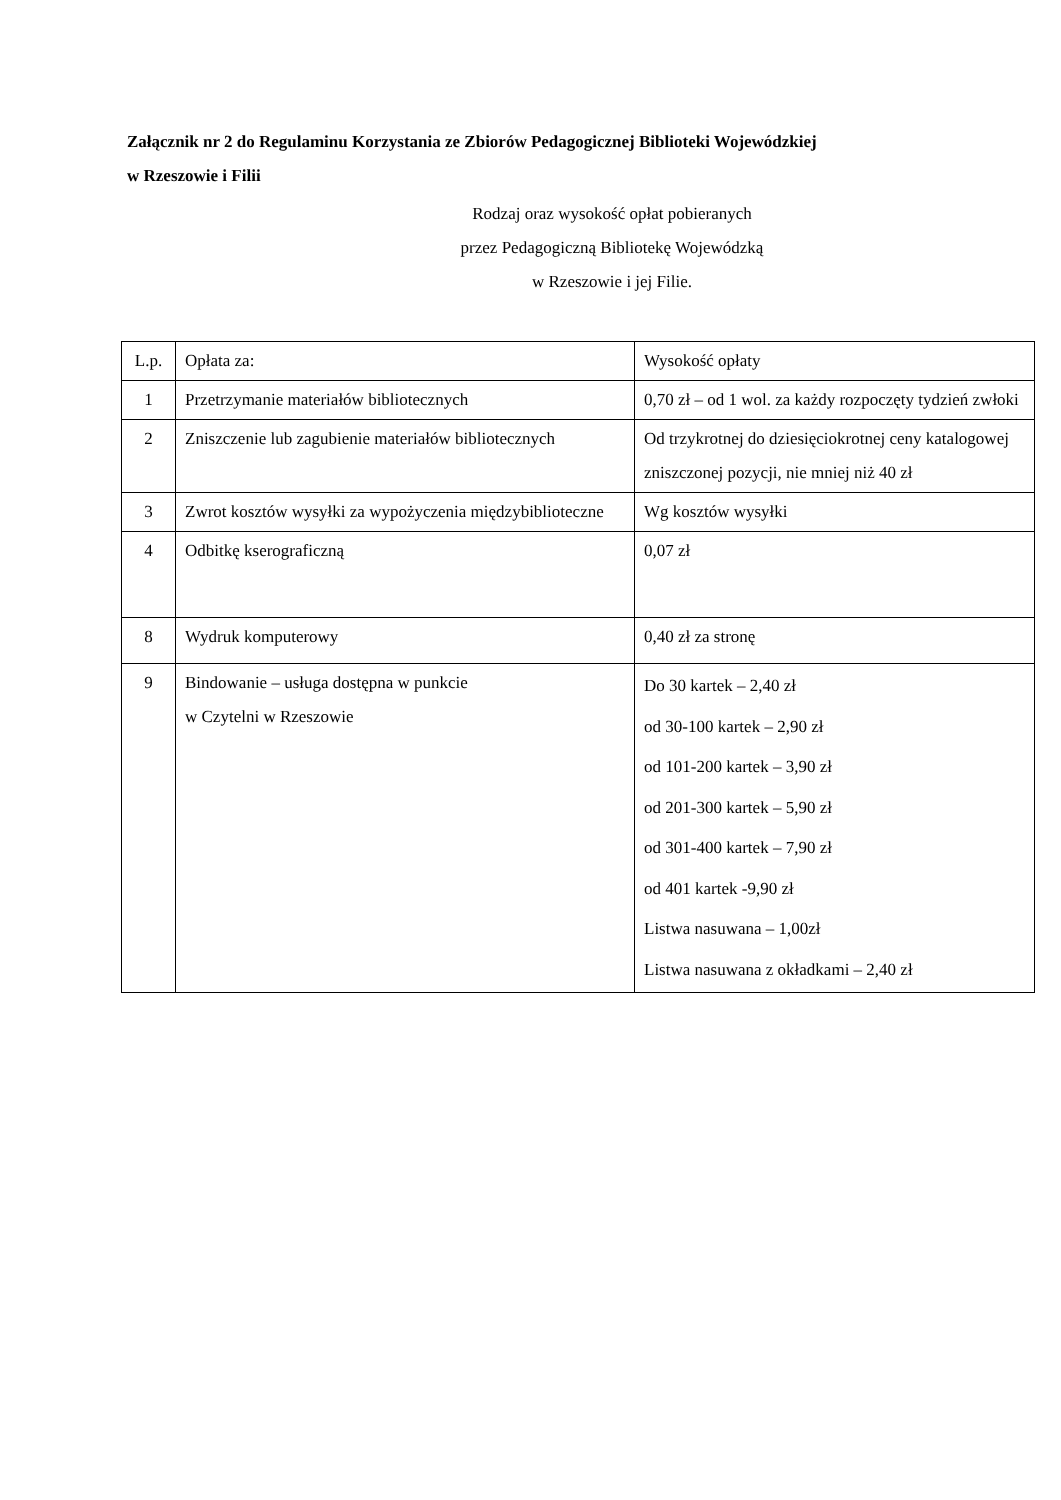Załącznik nr 2 do Regulaminu Korzystania ze Zbiorów Pedagogicznej Biblioteki Wojewódzkiej
w Rzeszowie i Filii
Rodzaj oraz wysokość opłat pobieranych
przez Pedagogiczną Bibliotekę Wojewódzką
w Rzeszowie i jej Filie.
| L.p. | Opłata za: | Wysokość opłaty |
| --- | --- | --- |
| 1 | Przetrzymanie materiałów bibliotecznych | 0,70 zł – od 1 wol. za każdy rozpoczęty tydzień zwłoki |
| 2 | Zniszczenie lub zagubienie materiałów bibliotecznych | Od trzykrotnej do dziesięciokrotnej ceny katalogowej zniszczonej pozycji, nie mniej niż 40 zł |
| 3 | Zwrot kosztów wysyłki za wypożyczenia międzybiblioteczne | Wg kosztów wysyłki |
| 4 | Odbitkę kserograficzną | 0,07 zł |
| 8 | Wydruk komputerowy | 0,40 zł za stronę |
| 9 | Bindowanie – usługa dostępna w punkcie w Czytelni w Rzeszowie | Do 30 kartek – 2,40 zł od 30-100 kartek – 2,90 zł od 101-200 kartek – 3,90 zł od 201-300 kartek – 5,90 zł od 301-400 kartek – 7,90 zł od 401 kartek -9,90 zł Listwa nasuwana – 1,00zł Listwa nasuwana z okładkami – 2,40 zł |